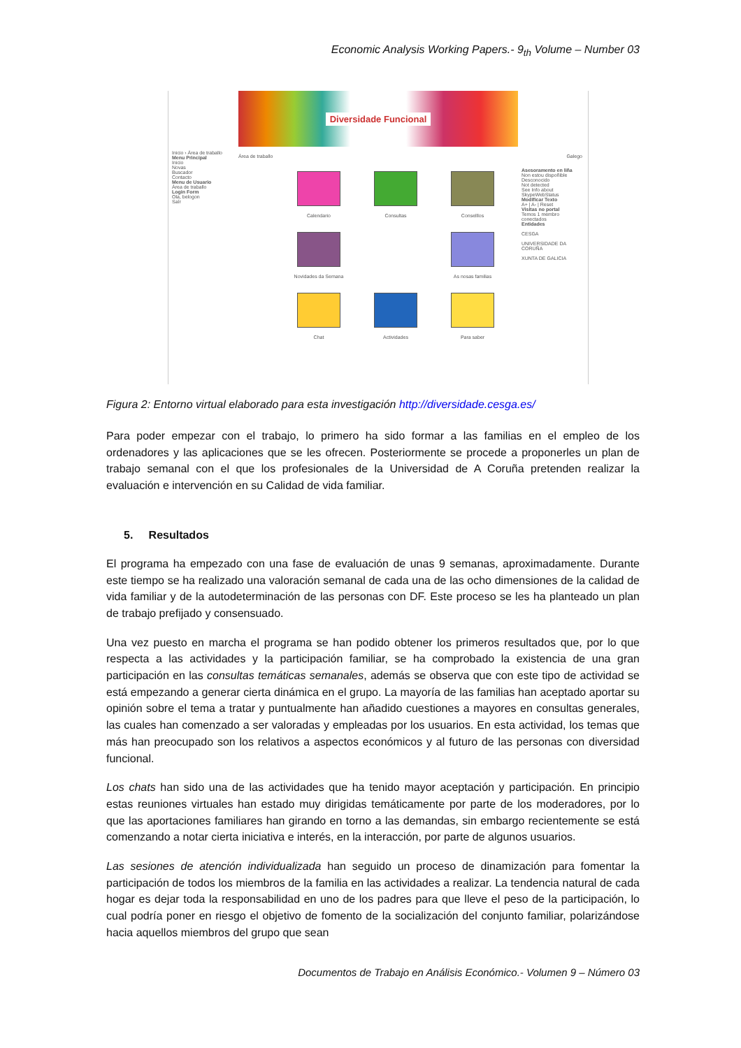Economic Analysis Working Papers.- 9<sub>th</sub> Volume – Number 03
Diversidade Funcional
Inicio › Área de traballo
Menu Principal
Inicio
Novas
Buscador
Contacto
Menu de Usuario
Área de traballo
Login Form
Ola, belogon
Saír
Área de traballo Galego
Calendario
Consultas
Conselllos
Novidades da Semana
As nosas familias
Chat
Actividades
Para saber
Asesoramento en liña
Non estou dispoñible
Desconocido
Not detected
See Info about SkypeWebStatus
Modificar Texto
A+ | A- | Reset
Visitas no portal
Temos 1 membro conectados
Entidades
CESGA
UNIVERSIDADE DA CORUÑA
XUNTA DE GALICIA
Figura 2: Entorno virtual elaborado para esta investigación http://diversidade.cesga.es/
Para poder empezar con el trabajo, lo primero ha sido formar a las familias en el empleo de los ordenadores y las aplicaciones que se les ofrecen. Posteriormente se procede a proponerles un plan de trabajo semanal con el que los profesionales de la Universidad de A Coruña pretenden realizar la evaluación e intervención en su Calidad de vida familiar.
5. Resultados
El programa ha empezado con una fase de evaluación de unas 9 semanas, aproximadamente. Durante este tiempo se ha realizado una valoración semanal de cada una de las ocho dimensiones de la calidad de vida familiar y de la autodeterminación de las personas con DF. Este proceso se les ha planteado un plan de trabajo prefijado y consensuado.
Una vez puesto en marcha el programa se han podido obtener los primeros resultados que, por lo que respecta a las actividades y la participación familiar, se ha comprobado la existencia de una gran participación en las consultas temáticas semanales, además se observa que con este tipo de actividad se está empezando a generar cierta dinámica en el grupo. La mayoría de las familias han aceptado aportar su opinión sobre el tema a tratar y puntualmente han añadido cuestiones a mayores en consultas generales, las cuales han comenzado a ser valoradas y empleadas por los usuarios. En esta actividad, los temas que más han preocupado son los relativos a aspectos económicos y al futuro de las personas con diversidad funcional.
Los chats han sido una de las actividades que ha tenido mayor aceptación y participación. En principio estas reuniones virtuales han estado muy dirigidas temáticamente por parte de los moderadores, por lo que las aportaciones familiares han girando en torno a las demandas, sin embargo recientemente se está comenzando a notar cierta iniciativa e interés, en la interacción, por parte de algunos usuarios.
Las sesiones de atención individualizada han seguido un proceso de dinamización para fomentar la participación de todos los miembros de la familia en las actividades a realizar. La tendencia natural de cada hogar es dejar toda la responsabilidad en uno de los padres para que lleve el peso de la participación, lo cual podría poner en riesgo el objetivo de fomento de la socialización del conjunto familiar, polarizándose hacia aquellos miembros del grupo que sean
Documentos de Trabajo en Análisis Económico.- Volumen 9 – Número 03